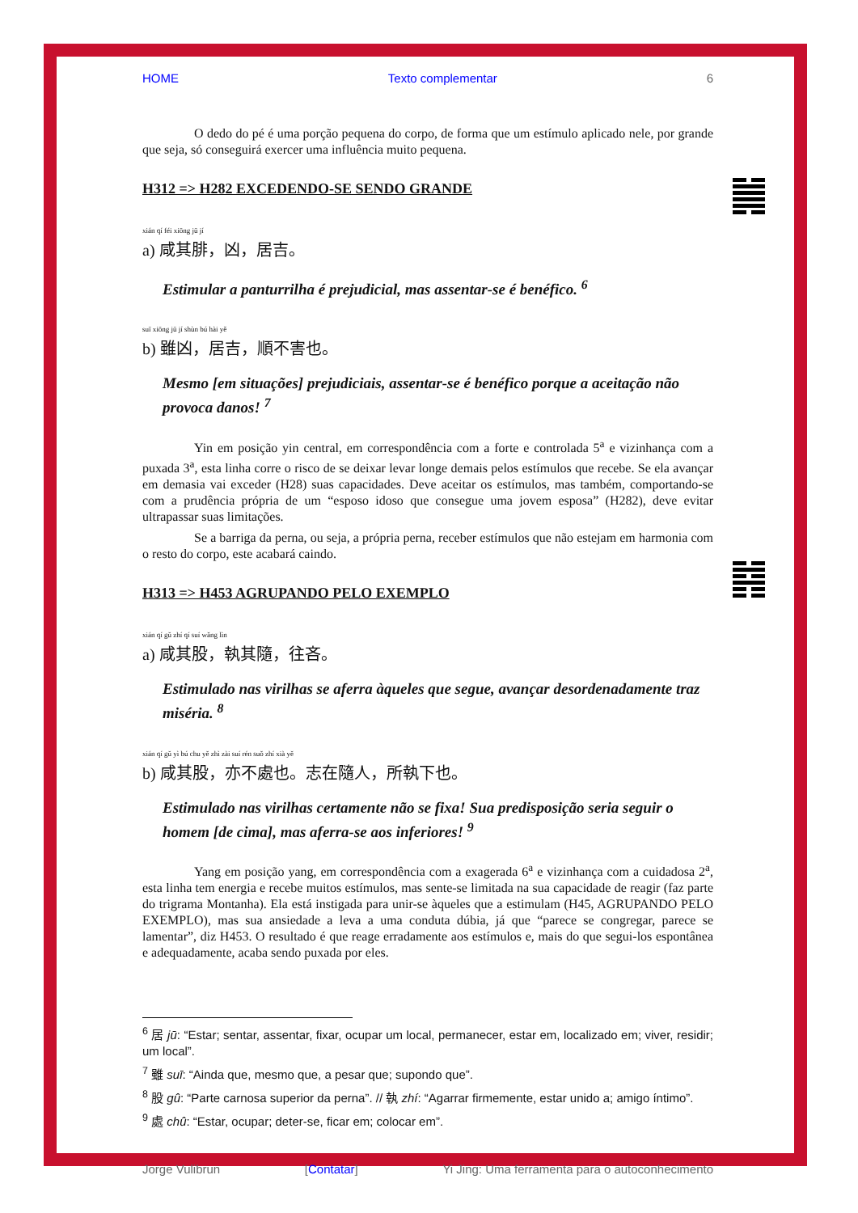HOME Texto complementar 6
O dedo do pé é uma porção pequena do corpo, de forma que um estímulo aplicado nele, por grande que seja, só conseguirá exercer uma influência muito pequena.
H312 => H282 EXCEDENDO-SE SENDO GRANDE
xián qí féi xiōng jū jí
a) 咸其腓，凶，居吉。
Estimular a panturrilha é prejudicial, mas assentar-se é benéfico. <sup>6</sup>
suī xiōng jū jí shùn bú hài yě
b) 雖凶，居吉，順不害也。
Mesmo [em situações] prejudiciais, assentar-se é benéfico porque a aceitação não provoca danos! <sup>7</sup>
Yin em posição yin central, em correspondência com a forte e controlada 5<sup>a</sup> e vizinhança com a puxada 3<sup>a</sup>, esta linha corre o risco de se deixar levar longe demais pelos estímulos que recebe. Se ela avançar em demasia vai exceder (H28) suas capacidades. Deve aceitar os estímulos, mas também, comportando-se com a prudência própria de um “esposo idoso que consegue uma jovem esposa” (H282), deve evitar ultrapassar suas limitações.
Se a barriga da perna, ou seja, a própria perna, receber estímulos que não estejam em harmonia com o resto do corpo, este acabará caindo.
H313 => H453 AGRUPANDO PELO EXEMPLO
xián qí gǔ zhí qí suí wǎng lìn
a) 咸其股，執其隨，往吝。
Estimulado nas virilhas se aferra àqueles que segue, avançar desordenadamente traz miséria. <sup>8</sup>
xián qí gǔ yì bú chu yě zhì zài suí rén suǒ zhí xià yě
b) 咸其股，亦不處也。志在隨人，所執下也。
Estimulado nas virilhas certamente não se fixa! Sua predisposição seria seguir o homem [de cima], mas aferra-se aos inferiores! <sup>9</sup>
Yang em posição yang, em correspondência com a exagerada 6<sup>a</sup> e vizinhança com a cuidadosa 2<sup>a</sup>, esta linha tem energia e recebe muitos estímulos, mas sente-se limitada na sua capacidade de reagir (faz parte do trigrama Montanha). Ela está instigada para unir-se àqueles que a estimulam (H45, AGRUPANDO PELO EXEMPLO), mas sua ansiedade a leva a uma conduta dúbia, já que “parece se congregar, parece se lamentar”, diz H453. O resultado é que reage erradamente aos estímulos e, mais do que segui-los espontânea e adequadamente, acaba sendo puxada por eles.
<sup>6</sup> 居 jū: “Estar; sentar, assentar, fixar, ocupar um local, permanecer, estar em, localizado em; viver, residir; um local”.
<sup>7</sup> 雖 suī: “Ainda que, mesmo que, a pesar que; supondo que”.
<sup>8</sup> 股 gû: “Parte carnosa superior da perna”. // 執 zhí: “Agarrar firmemente, estar unido a; amigo íntimo”.
<sup>9</sup> 處 chû: “Estar, ocupar; deter-se, ficar em; colocar em”.
Jorge Vulibrun [Contatar] Yi Jing: Uma ferramenta para o autoconhecimento